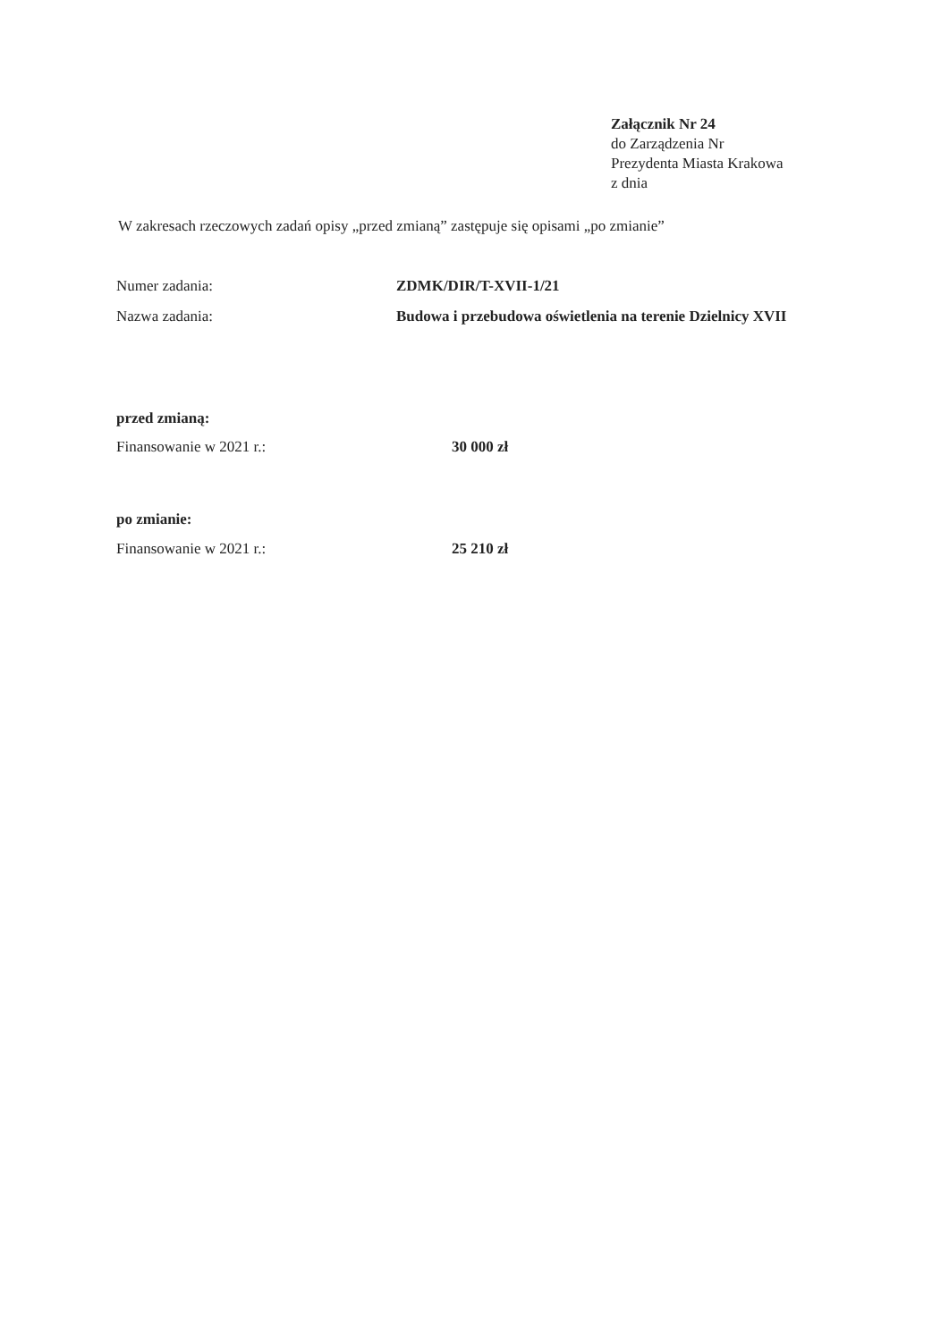Załącznik Nr 24
do Zarządzenia Nr
Prezydenta Miasta Krakowa
z dnia
W zakresach rzeczowych zadań opisy „przed zmianą” zastępuje się opisami „po zmianie”
Numer zadania: ZDMK/DIR/T-XVII-1/21
Nazwa zadania: Budowa i przebudowa oświetlenia na terenie Dzielnicy XVII
przed zmianą:
Finansowanie w 2021 r.: 30 000 zł
po zmianie:
Finansowanie w 2021 r.: 25 210 zł